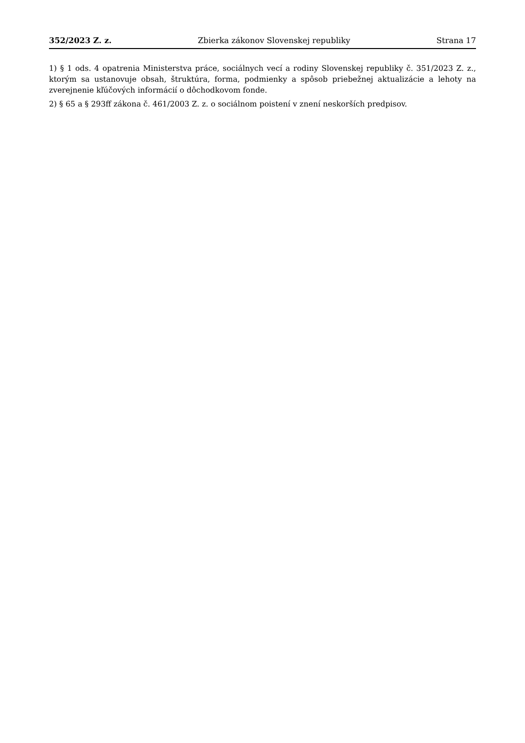352/2023 Z. z. Zbierka zákonov Slovenskej republiky Strana 17
1) § 1 ods. 4 opatrenia Ministerstva práce, sociálnych vecí a rodiny Slovenskej republiky č. 351/2023 Z. z., ktorým sa ustanovuje obsah, štruktúra, forma, podmienky a spôsob priebežnej aktualizácie a lehoty na zverejnenie kľúčových informácií o dôchodkovom fonde.
2) § 65 a § 293ff zákona č. 461/2003 Z. z. o sociálnom poistení v znení neskorších predpisov.